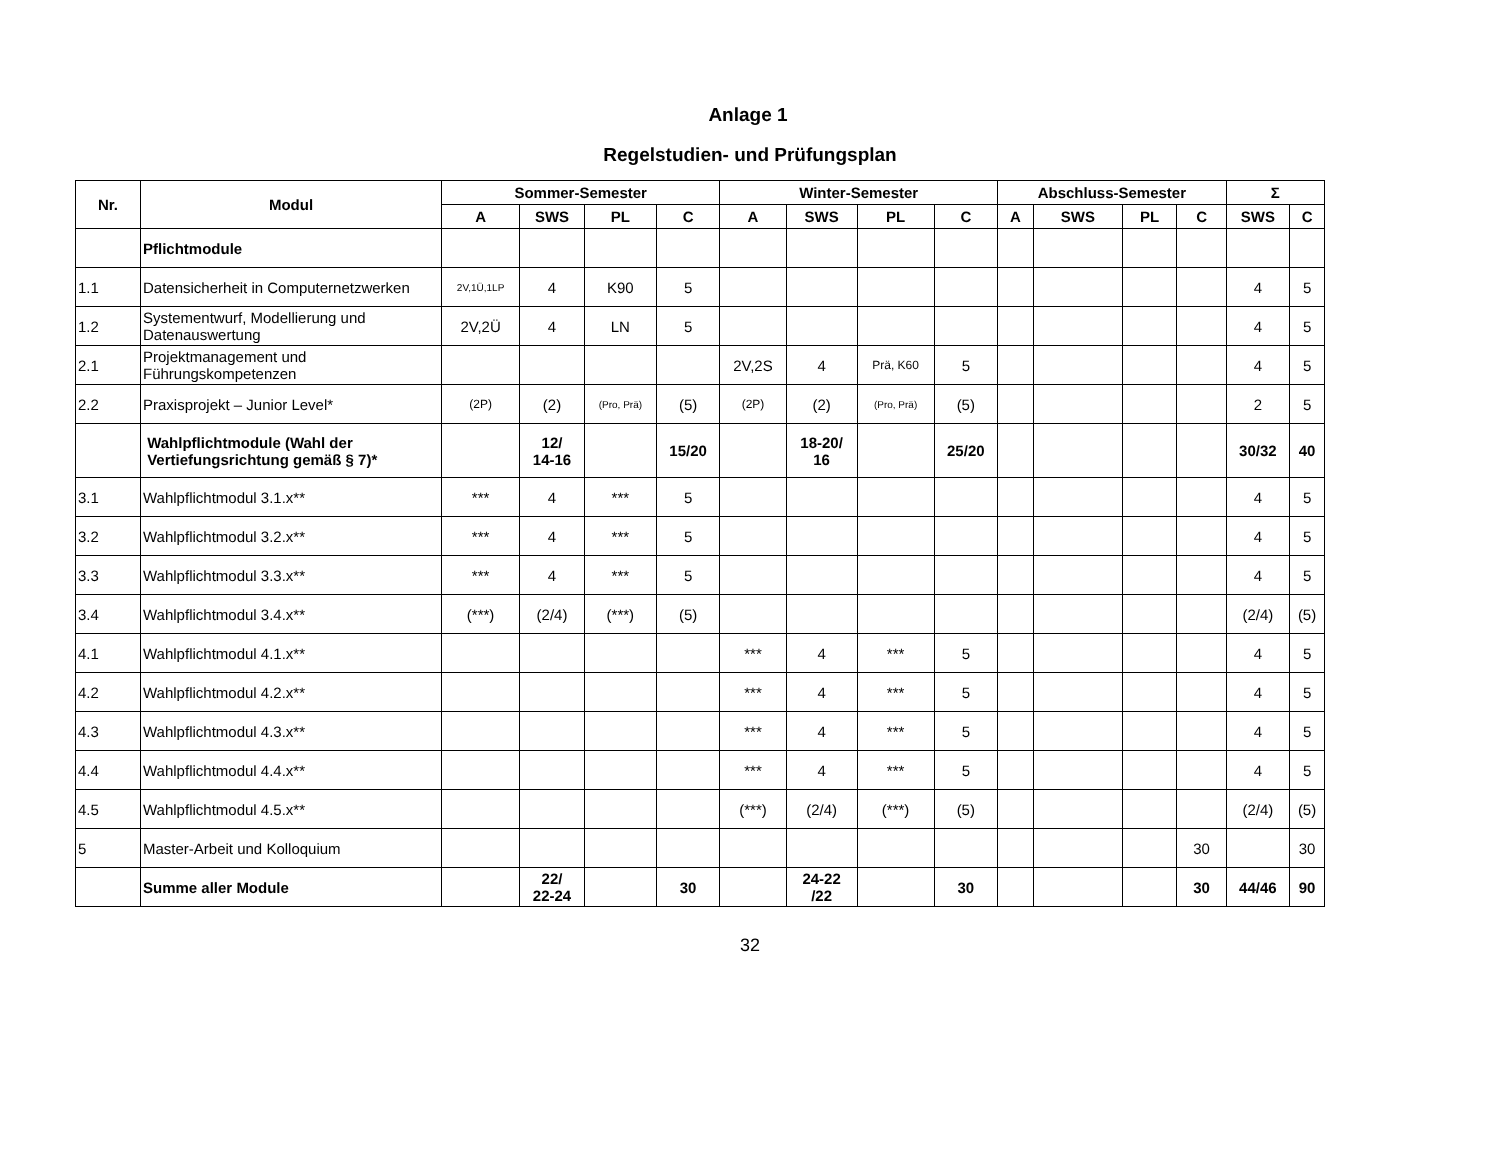Anlage 1
Regelstudien- und Prüfungsplan
| Nr. | Modul | Sommer-Semester | | | | Winter-Semester | | | | Abschluss-Semester | | | | Σ | |
| --- | --- | --- | --- | --- | --- | --- | --- | --- | --- | --- | --- | --- | --- | --- | --- |
| | | A | SWS | PL | C | A | SWS | PL | C | A | SWS | PL | C | SWS | C |
| | Pflichtmodule | | | | | | | | | | | | | | |
| 1.1 | Datensicherheit in Computernetzwerken | 2V,1Ü,1LP | 4 | K90 | 5 | | | | | | | | | 4 | 5 |
| 1.2 | Systementwurf, Modellierung und Datenauswertung | 2V,2Ü | 4 | LN | 5 | | | | | | | | | 4 | 5 |
| 2.1 | Projektmanagement und Führungskompetenzen | | | | | 2V,2S | 4 | Prä, K60 | 5 | | | | | 4 | 5 |
| 2.2 | Praxisprojekt – Junior Level* | (2P) | (2) | (Pro, Prä) | (5) | (2P) | (2) | (Pro, Prä) | (5) | | | | | 2 | 5 |
| | Wahlpflichtmodule (Wahl der Vertiefungsrichtung gemäß § 7)* | | 12/ 14-16 | | 15/20 | | 18-20/ 16 | | 25/20 | | | | | 30/32 | 40 |
| 3.1 | Wahlpflichtmodul 3.1.x** | *** | 4 | *** | 5 | | | | | | | | | 4 | 5 |
| 3.2 | Wahlpflichtmodul 3.2.x** | *** | 4 | *** | 5 | | | | | | | | | 4 | 5 |
| 3.3 | Wahlpflichtmodul 3.3.x** | *** | 4 | *** | 5 | | | | | | | | | 4 | 5 |
| 3.4 | Wahlpflichtmodul 3.4.x** | (***) | (2/4) | (***) | (5) | | | | | | | | | (2/4) | (5) |
| 4.1 | Wahlpflichtmodul 4.1.x** | | | | | *** | 4 | *** | 5 | | | | | 4 | 5 |
| 4.2 | Wahlpflichtmodul 4.2.x** | | | | | *** | 4 | *** | 5 | | | | | 4 | 5 |
| 4.3 | Wahlpflichtmodul 4.3.x** | | | | | *** | 4 | *** | 5 | | | | | 4 | 5 |
| 4.4 | Wahlpflichtmodul 4.4.x** | | | | | *** | 4 | *** | 5 | | | | | 4 | 5 |
| 4.5 | Wahlpflichtmodul 4.5.x** | | | | | (***) | (2/4) | (***) | (5) | | | | | (2/4) | (5) |
| 5 | Master-Arbeit und Kolloquium | | | | | | | | | | | | 30 | | 30 |
| | Summe aller Module | | 22/ 22-24 | | 30 | | 24-22 /22 | | 30 | | | | 30 | 44/46 | 90 |
32